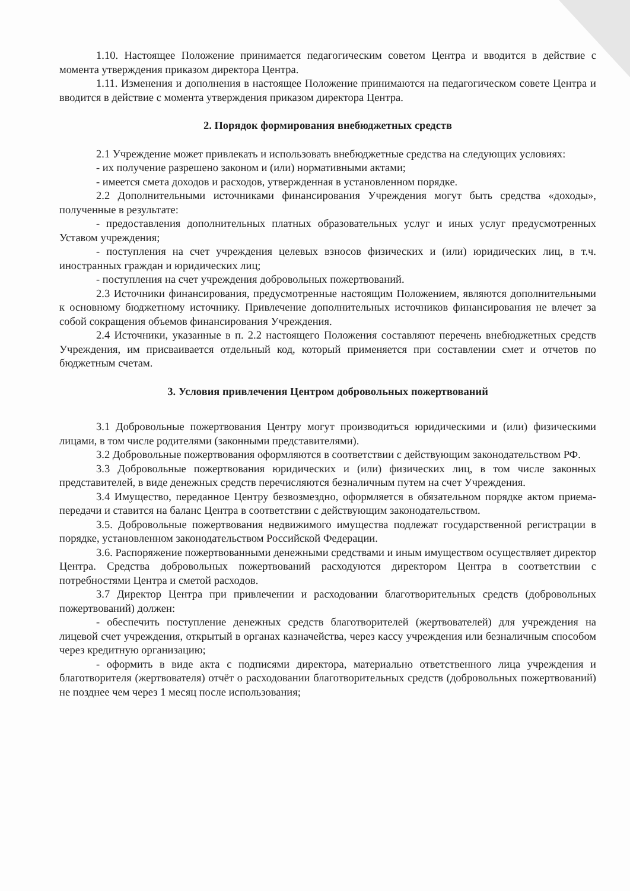1.10. Настоящее Положение принимается педагогическим советом Центра и вводится в действие с момента утверждения приказом директора Центра.
1.11. Изменения и дополнения в настоящее Положение принимаются на педагогическом совете Центра и вводится в действие с момента утверждения приказом директора Центра.
2. Порядок формирования внебюджетных средств
2.1 Учреждение может привлекать и использовать внебюджетные средства на следующих условиях:
- их получение разрешено законом и (или) нормативными актами;
- имеется смета доходов и расходов, утвержденная в установленном порядке.
2.2 Дополнительными источниками финансирования Учреждения могут быть средства «доходы», полученные в результате:
- предоставления дополнительных платных образовательных услуг и иных услуг предусмотренных Уставом учреждения;
- поступления на счет учреждения целевых взносов физических и (или) юридических лиц, в т.ч. иностранных граждан и юридических лиц;
- поступления на счет учреждения добровольных пожертвований.
2.3 Источники финансирования, предусмотренные настоящим Положением, являются дополнительными к основному бюджетному источнику. Привлечение дополнительных источников финансирования не влечет за собой сокращения объемов финансирования Учреждения.
2.4 Источники, указанные в п. 2.2 настоящего Положения составляют перечень внебюджетных средств Учреждения, им присваивается отдельный код, который применяется при составлении смет и отчетов по бюджетным счетам.
3. Условия привлечения Центром добровольных пожертвований
3.1 Добровольные пожертвования Центру могут производиться юридическими и (или) физическими лицами, в том числе родителями (законными представителями).
3.2 Добровольные пожертвования оформляются в соответствии с действующим законодательством РФ.
3.3 Добровольные пожертвования юридических и (или) физических лиц, в том числе законных представителей, в виде денежных средств перечисляются безналичным путем на счет Учреждения.
3.4 Имущество, переданное Центру безвозмездно, оформляется в обязательном порядке актом приема-передачи и ставится на баланс Центра в соответствии с действующим законодательством.
3.5. Добровольные пожертвования недвижимого имущества подлежат государственной регистрации в порядке, установленном законодательством Российской Федерации.
3.6. Распоряжение пожертвованными денежными средствами и иным имуществом осуществляет директор Центра. Средства добровольных пожертвований расходуются директором Центра в соответствии с потребностями Центра и сметой расходов.
3.7 Директор Центра при привлечении и расходовании благотворительных средств (добровольных пожертвований) должен:
- обеспечить поступление денежных средств благотворителей (жертвователей) для учреждения на лицевой счет учреждения, открытый в органах казначейства, через кассу учреждения или безналичным способом через кредитную организацию;
- оформить в виде акта с подписями директора, материально ответственного лица учреждения и благотворителя (жертвователя) отчёт о расходовании благотворительных средств (добровольных пожертвований) не позднее чем через 1 месяц после использования;